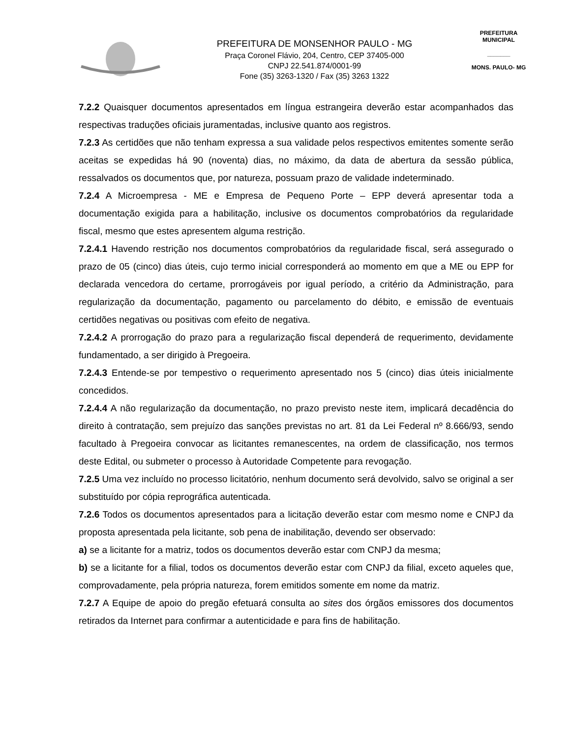PREFEITURA DE MONSENHOR PAULO - MG
Praça Coronel Flávio, 204, Centro, CEP 37405-000
CNPJ 22.541.874/0001-99
Fone (35) 3263-1320 / Fax (35) 3263 1322
PREFEITURA MUNICIPAL
_______
MONS. PAULO- MG
7.2.2 Quaisquer documentos apresentados em língua estrangeira deverão estar acompanhados das respectivas traduções oficiais juramentadas, inclusive quanto aos registros.
7.2.3 As certidões que não tenham expressa a sua validade pelos respectivos emitentes somente serão aceitas se expedidas há 90 (noventa) dias, no máximo, da data de abertura da sessão pública, ressalvados os documentos que, por natureza, possuam prazo de validade indeterminado.
7.2.4 A Microempresa - ME e Empresa de Pequeno Porte – EPP deverá apresentar toda a documentação exigida para a habilitação, inclusive os documentos comprobatórios da regularidade fiscal, mesmo que estes apresentem alguma restrição.
7.2.4.1 Havendo restrição nos documentos comprobatórios da regularidade fiscal, será assegurado o prazo de 05 (cinco) dias úteis, cujo termo inicial corresponderá ao momento em que a ME ou EPP for declarada vencedora do certame, prorrogáveis por igual período, a critério da Administração, para regularização da documentação, pagamento ou parcelamento do débito, e emissão de eventuais certidões negativas ou positivas com efeito de negativa.
7.2.4.2 A prorrogação do prazo para a regularização fiscal dependerá de requerimento, devidamente fundamentado, a ser dirigido à Pregoeira.
7.2.4.3 Entende-se por tempestivo o requerimento apresentado nos 5 (cinco) dias úteis inicialmente concedidos.
7.2.4.4 A não regularização da documentação, no prazo previsto neste item, implicará decadência do direito à contratação, sem prejuízo das sanções previstas no art. 81 da Lei Federal nº 8.666/93, sendo facultado à Pregoeira convocar as licitantes remanescentes, na ordem de classificação, nos termos deste Edital, ou submeter o processo à Autoridade Competente para revogação.
7.2.5 Uma vez incluído no processo licitatório, nenhum documento será devolvido, salvo se original a ser substituído por cópia reprográfica autenticada.
7.2.6 Todos os documentos apresentados para a licitação deverão estar com mesmo nome e CNPJ da proposta apresentada pela licitante, sob pena de inabilitação, devendo ser observado:
a) se a licitante for a matriz, todos os documentos deverão estar com CNPJ da mesma;
b) se a licitante for a filial, todos os documentos deverão estar com CNPJ da filial, exceto aqueles que, comprovadamente, pela própria natureza, forem emitidos somente em nome da matriz.
7.2.7 A Equipe de apoio do pregão efetuará consulta ao sites dos órgãos emissores dos documentos retirados da Internet para confirmar a autenticidade e para fins de habilitação.